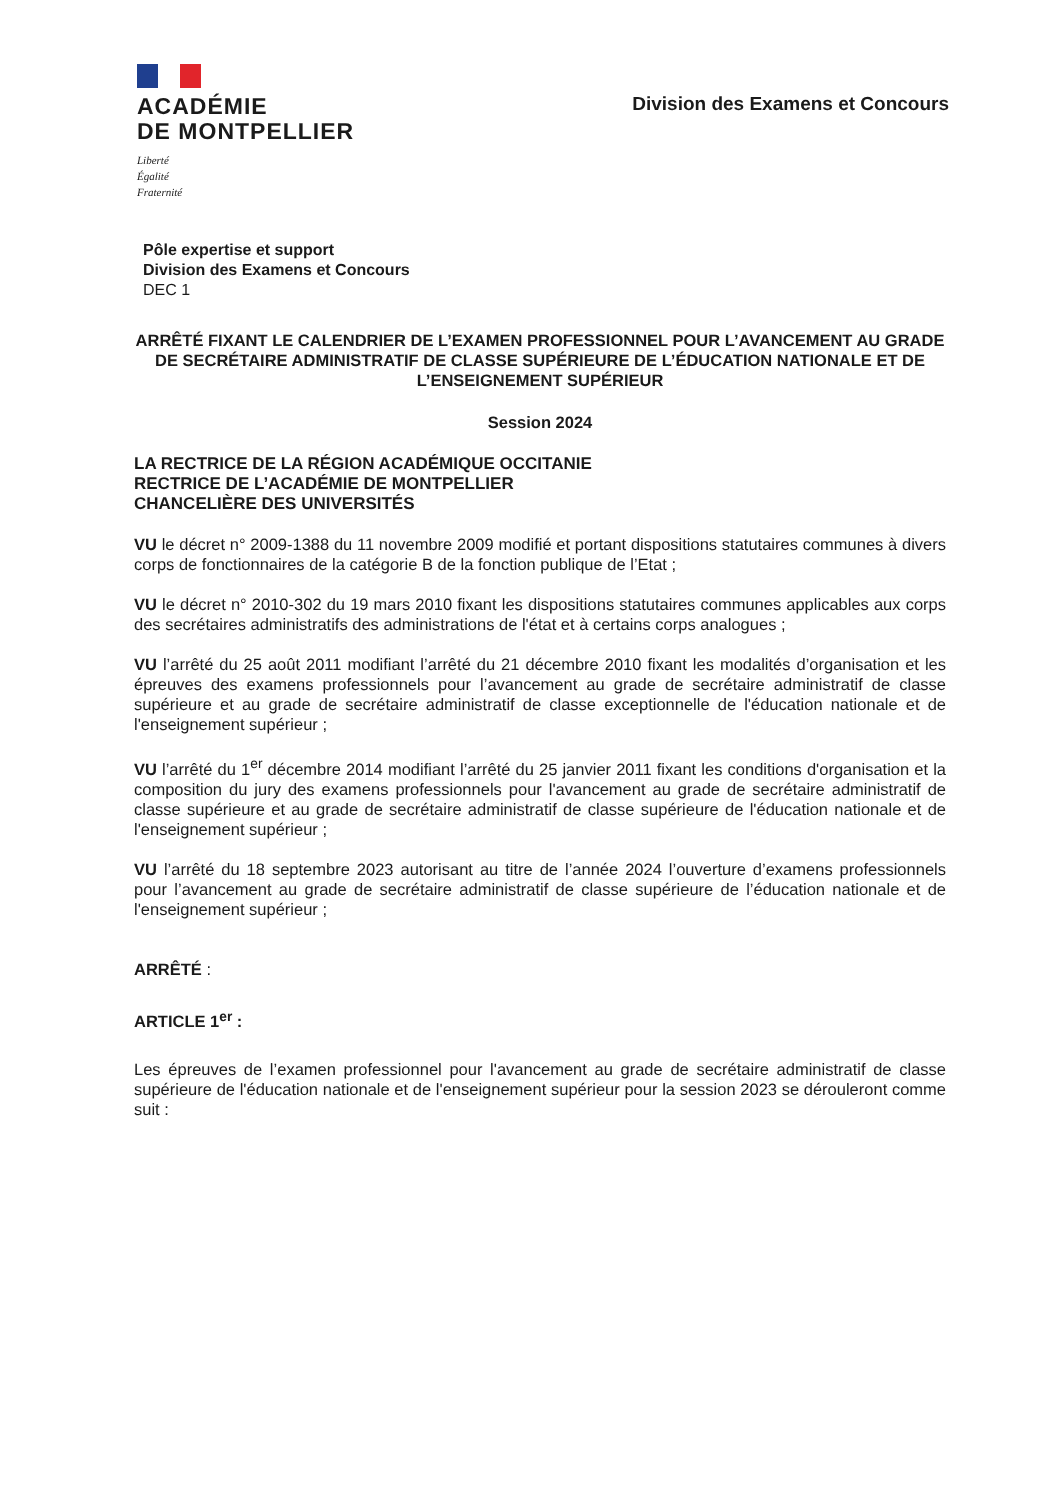ACADÉMIE
DE MONTPELLIER
Liberté
Égalité
Fraternité
Division des Examens et Concours
Pôle expertise et support
Division des Examens et Concours
DEC 1
ARRÊTÉ FIXANT LE CALENDRIER DE L’EXAMEN PROFESSIONNEL POUR L’AVANCEMENT AU GRADE DE SECRÉTAIRE ADMINISTRATIF DE CLASSE SUPÉRIEURE DE L’ÉDUCATION NATIONALE ET DE L’ENSEIGNEMENT SUPÉRIEUR
Session 2024
LA RECTRICE DE LA RÉGION ACADÉMIQUE OCCITANIE
RECTRICE DE L’ACADÉMIE DE MONTPELLIER
CHANCELIÈRE DES UNIVERSITÉS
VU le décret n° 2009-1388 du 11 novembre 2009 modifié et portant dispositions statutaires communes à divers corps de fonctionnaires de la catégorie B de la fonction publique de l’Etat ;
VU le décret n° 2010-302 du 19 mars 2010 fixant les dispositions statutaires communes applicables aux corps des secrétaires administratifs des administrations de l'état et à certains corps analogues ;
VU l’arrêté du 25 août 2011 modifiant l’arrêté du 21 décembre 2010 fixant les modalités d’organisation et les épreuves des examens professionnels pour l’avancement au grade de secrétaire administratif de classe supérieure et au grade de secrétaire administratif de classe exceptionnelle de l'éducation nationale et de l'enseignement supérieur ;
VU l’arrêté du 1<sup>er</sup> décembre 2014 modifiant l’arrêté du 25 janvier 2011 fixant les conditions d'organisation et la composition du jury des examens professionnels pour l'avancement au grade de secrétaire administratif de classe supérieure et au grade de secrétaire administratif de classe supérieure de l'éducation nationale et de l'enseignement supérieur ;
VU l’arrêté du 18 septembre 2023 autorisant au titre de l’année 2024 l’ouverture d’examens professionnels pour l’avancement au grade de secrétaire administratif de classe supérieure de l’éducation nationale et de l'enseignement supérieur ;
ARRÊTÉ :
ARTICLE 1<sup>er</sup> :
Les épreuves de l’examen professionnel pour l'avancement au grade de secrétaire administratif de classe supérieure de l'éducation nationale et de l'enseignement supérieur pour la session 2023 se dérouleront comme suit :